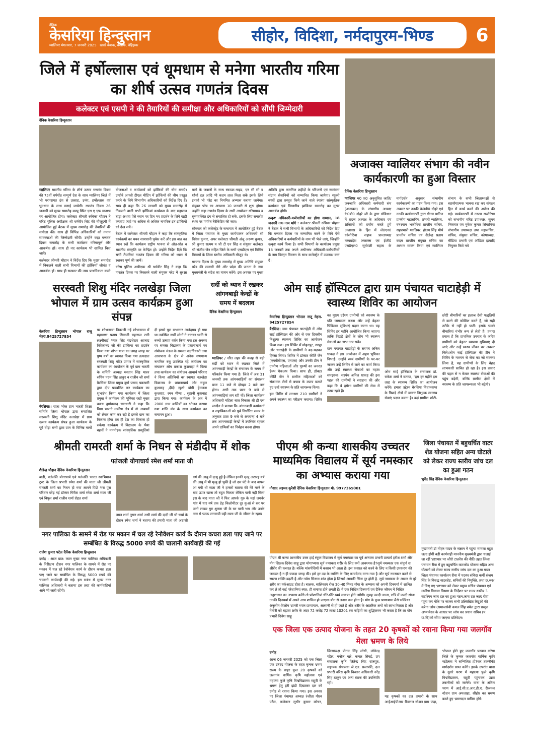दैनिक
केसरिया हिन्दुस्तान
ग्वालियर मंगलवार, 7 जनवरी 2025 खबरें बेबाक, बेखौफ, बेहिझक
सीहोर, विदिशा, नर्मदापुरम-भिण्ड
6
जिले में हर्षोल्लास एवं धूमधाम से मनेगा भारतीय गरिमा का शीर्ष उत्सव गणतंत्र दिवस
कलेक्टर एवं एसपी ने की तैयारियों की समीक्षा और अधिकारियों को सौंपी जिम्मेदारी
दैनिक केसरिया हिन्दुस्तान
ग्वालियर भारतीय गरिमा के शीर्ष उत्सव गणतंत्र दिवस की 75वीं वर्षगाँठ सम्पूर्ण देश के साथ ग्वालियर जिले में भी परंपरागत ढंग से उत्साह, उमंग, हर्षोल्लास एवं धूमधाम के साथ मनाई जायेगी। गणतंत्र दिवस 26 जनवरी को मुख्य समारोह कम्पू स्थित एस ए एफ ग्राउण्ड पर आयोजित होगा। कलेक्टर श्रीमती रुचिका चौहान ने वरिष्ठ पुलिस अधीक्षक श्री धर्मवीर सिंह की मौजूदगी में आयोजित हुई बैठक में मुख्य समारोह की तैयारियों की समीक्षा की। साथ ही विभिन्न अधिकारियों को तमाम व्यवस्थाओं की जिम्मेदारी सौंपी। उन्होंने कहा गणतंत्र दिवस समारोह के सभी कार्यक्रम गरिमापूर्ण और आकर्षक हों। साथ ही नए कार्यक्रम भी शामिल किए जाएँ।
कलेक्टर श्रीमती चौहान ने निर्देश दिए कि मुख्य समारोह में निकलने वाली सभी विभागों की झाँकियाँ जीवंत व आकर्षक हों। साथ ही सरकार की उच्च प्राथमिकता वाली योजनाओं व कार्यक्रमों को झाँकियों की थीम बनाएँ। उन्होंने अगली टीएल मीटिंग में झाँकियों की थीम प्रस्तुत करने के लिये विभागीय अधिकारियों को निर्देश दिए हैं। साथ ही कहा कि 26 जनवरी को मुख्य समारोह में निकलने वाली सभी झाँकियां कार्यक्रम के बाद महाराज बाड़ा अथवा ऐसे स्थान पर दिन भर प्रदर्शन के लिये खड़ी करवाएं जहाँ पर अधिक से अधिक नागरिक इन झाँकियों को देख सकें।
बैठक में कलेक्टर श्रीमती चौहान ने कहा कि सांस्कृतिक कार्यक्रमों का चयन सावधानी पूर्वक करें और इस बात का ध्यान रखें कि कार्यक्रम राष्ट्रीय भावना से ओत-प्रोत व भारतीय संस्कृति पर केन्द्रित हो। उन्होंने निर्देश दिये कि सभी तैयारियां गणतंत्र दिवस की गरिमा को ध्यान में रखकर पूर्ण की जायें।
वरिष्ठ पुलिस अधीक्षक श्री धर्मवीर सिंह ने कहा कि गणतंत्र दिवस पर निकलने वाली संयुक्त परेड में सुरक्षा बलों के जवानों के साथ स्काउट-गाइड, एन सी सी व शौर्या दल आदि भी कदम ताल मिला सकें इसके लिये इनको भी परेड का नियमित अभ्यास कराया जायेगा। संयुक्त परेड का अभ्यास 10 जनवरी से शुरू होगा। उन्होंने कहा गणतंत्र दिवस के सभी आयोजन गरिमामय व सुव्यवस्थित ढंग से संचालित हो सकें, इसके लिए समारोह स्थल पर पर्याप्त बैरीकेटिंग की जाए।
सोमवार को कलेक्ट्रेट के सभागार में आयोजित हुई बैठक में जिला पंचायत के मुख्य कार्यपालन अधिकारी श्री विवेक कुमार, अपर कलेक्टर श्रीमती अंजू अरूण कुमार, श्री कुमार सत्यम व श्री टी एन सिंह व संयुक्त कलेक्टर श्री संजीव जैन सहित जिले के सभी एसडीएम एवं विभिन्न विभागों के जिला स्तरीय अधिकारी मौजूद थे।
गणतंत्र दिवस के मुख्य समारोह में मुख्य अतिथि संयुक्त परेड की सलामी लेंगे और प्रदेश की जनता के नाम मुख्यमंत्री के संदेश का वाचन करेंगे। इस अवसर पर मुख्य अतिथि द्वारा कारगिल शहीदों के परिजनों एवं स्वतंत्रता संग्राम सेनानियों को सम्मानित किया जायेगा। स्कूली बच्चों द्वारा प्रस्तुत किये जाने वाले रंगारंग सांस्कृतिक कार्यक्रम एवं विभागीय झांकिया समारोह का मुख्य आकर्षण होंगी।
उत्कृष्ट अधिकारी-कर्मचारियों का होगा सम्मान, 18 जनवरी तक नाम मांगे : कलेक्टर श्रीमती रुचिका चौहान ने बैठक में सभी विभागों के अधिकारियों को निर्देश दिए कि गणतंत्र दिवस पर सम्मानित करने के लिये ऐसे अधिकारियों व कर्मचारियों के नाम भी भेजे जाएं, जिन्होंने उत्कृष्ट कार्य किया है। सभी विभागों के कार्यालय प्रमुख 18 जनवरी तक अपने अधीनस्थ अधिकारी-कर्मचारियों के नाम विस्तृत विवरण के साथ कलेक्ट्रेट में उपलब्ध करा दें।
अजाक्स ग्वालियर संभाग की नवीन कार्यकारणी का हुआ विस्तार
दैनिक केसरिया हिन्दुस्तान
ग्वालियर म0 प्र0 अनुसूचित जाति/जनजाति अधिकारी कर्मचारी संघ (अजाक्स) के संभागीय अध्यक्ष के0बी0 दोहरे जी के द्वारा संविधान में प्रदत्त अध्यक्ष के अधिकार एवं शक्तियों को प्रयोग करते हुये अजाक्स के हित में जे0एन0 कांसोटिया सहाब प्रान्ताध्यक्ष मध्यप्रदेश अजाक्स एवं ईजी0 एस0एल0 सूर्यवंशी सहाब के मार्गदर्शन अनुसार संभागीय कार्यकारणी का गठन किया गया। इस अवसर पर उनकी के0बी0 दोहरे एवं उनकी कार्यकारणी द्वारा गौतम पाटिल प्रान्तीय महासचिव, प्रभारी ग्वालियर, घनश्याम भकोरिया प्रान्तीय सचिव, सहप्रभारी ग्वालियर, होतम सिंह मौर्य प्रान्तीय सचिव एवं शैलेन्द्र प्रताप कदम प्रान्तीय संयुक्त सचिव का आभार व्यक्त किया एवं ग्वालियर संभाग के सभी जिलाध्यक्षों से सहयोगात्मक भावना रख कर संगठन हित में कार्य करने की अपील की गई। कार्यकारणी में तरूण राजोरिया को संभागीय वरिष्ठ उपाध्यक्ष, सुमन भिलवार एवं मुकेश कुमार सिंघानिया संभागीय उपाध्यक्ष तथा महासचिव, सचिव, संयुक्त सचिव, कोषाध्यक्ष, मीडिया प्रभारी एवं ऑडिटर इत्यादि नियुक्त किये गये
सरस्वती शिशु मंदिर नलखेड़ा जिला भोपाल में ग्राम उत्सव कार्यक्रम हुआ संपन्न
सर्दी को ध्यान में रखकर आंगनबाड़ी केन्द्रों के समय में बदलाव
दैनिक केसरिया हिन्दुस्तान
केसरिया हिन्दुस्तान भोपाल राजू मेहरा.9425727854
बैरसिया।। राजा भोज ग्राम भारती शिक्षा समिति जिला भोपाल द्वारा संचालित सरस्वती शिशु मंदिर नलखेड़ा में ग्राम उत्सव कार्यक्रम संपन्न हुआ कार्यक्रम के पूर्व घोड़ा बग्गी द्वारा ग्राम के विभिन्न मार्गों पर शोभायात्रा निकाली गई शोभायात्रा में महाराणा प्रताप शिवाजी महाराज रानी लक्ष्मीबाई भगत सिंह चंद्रशेखर आजाद विवेकानंद जी की झांकियां का प्रदर्शन किया गया शोभा यात्रा का जगह जगह पर पुष्प वर्षा का स्वागत किया गया तत्पश्चात सरस्वती शिशु मंदिर प्रांगण में सांस्कृतिक कार्यक्रम का आयोजन के पूर्व ग्राम भारती के समिति अध्यक्ष मस्तान सिंह मारन सचिव पदम सिंह ठाकुर व राजीव जी शर्मा बैरसिया जिला प्रमुख दुर्गा प्रसाद चक्रधारी द्वारा दीप प्रज्वलित कर कार्यक्रम का शुभारंभ किया गया कार्यक्रम में जिला प्रमुख ने कार्यक्रम की भूमिका रखी मुख्य वक्ता दुर्गाप्रसाद चक्रधारी ने कहा कि विद्या भारती ग्रामीण क्षेत्र में नो आयामों को लेकर काम कर रही है इससे ग्राम का विकास होगा तब ही देश का विकास हो सकेगा कार्यक्रम में विद्यालय के भैया बहनों ने मनमोहक सांस्कृतिक प्रस्तुतियां दी इससे पूरा सभागार आनंदमय हो गया था उपस्थित सभी लोगों ने करतल ध्वनि से बच्चों उत्साह वर्धन किया गया इस अवसर पर समस्त विद्यालय के प्रधानाचार्य एवं संयोजक मंडल के समस्त पदाधिकारी तथा आसपास के क्षेत्र से अनेक गणमान्य नागरिक बंधु उपस्थित रहे कार्यक्रम का संचालन ओम प्रकाश कुशवाहा ने किया तथा कार्यक्रम का संयोजन आचार्य परिवार ने किया अतिथियों का स्वागत नलखेड़ा विद्यालय के प्रधानाचार्य ओर राहुल कुशवाह ,दीदी ख़ुशी योगी हेमलता कुशवाह, रमन मीणा , सुहानी कुशवाह द्वारा किया गया। कार्यक्रम के अंत में 2000 ग्राम वासियों का भोजन कराया गया शांति मंत्र के साथ कार्यक्रम का समापन हुआ।
ग्वालियर / शीत लहर की वजह से बढ़ी सर्दी को ध्यान में रखकर जिले में आंगनबाड़ी केन्द्रों के संचालन के समय में परिवर्तन किया गया है। जिले में अब 31 जनवरी तक आंगनबाड़ियों का संचालन प्रातः 11 बजे से दोपहर 2 बजे तक होगा। अभी तक प्रातः 9 बजे से आंगनबाड़ियां लग रही थीं। जिला कार्यक्रम अधिकारी महिला बाल विकास श्री डी एस जादौन ने बताया कि आंगनबाड़ी कार्यकर्ता व सहायिकाओं को पूर्व निर्धारित समय के अनुसार प्रातः 9 बजे से अपरान्ह 4 बजे तक आंगनाबाड़ी केन्द्रों में उपस्थित रहकर अपने दायित्वों का निर्वहन करना होगा।
ओम साई हॉस्पिटल द्वारा ग्राम पंचायत चाटाहेड़ी में स्वास्थ्य शिविर का आयोजन
केसरिया हिन्दुस्तान भोपाल राजू मेहरा. 9425727854
बैरसिया। ग्राम पंचायत चाटाहेड़ी में ओम साई हॉस्पिटल की ओर से एक दिवसीय निशुल्क स्वास्थ्य शिविर का आयोजन किया गया। इस शिविर में मोहनपुर, रमपुर और चाटाहेड़ी के ग्रामीणों ने बढ़-चढ़कर हिस्सा लिया। शिविर में डॉक्टर कीर्ति जैन (एमबीबीएस, एमएस) और उनकी टीम ने ग्रामीण महिलाओं और पुरुषों का जनरल हेल्थ चेकअप किया। साथ ही, डॉक्टर कीर्ति जैन ने ग्रामीण महिलाओं को संक्रामक रोगों से बचाव के उपाय बताते हुए उन्हें स्वास्थ्य के प्रति जागरूक किया।
इस शिविर में लगभग 210 ग्रामीणों ने अपने स्वास्थ्य का परीक्षण कराया। शिविर का मुख्य उद्देश्य ग्रामीणों को स्वास्थ्य के प्रति जागरूक करना और उन्हें बेहतर चिकित्सा सुविधाएं प्रदान करना था। यह शिविर हर महीने आयोजित किया जाएगा ताकि पिछड़े क्षेत्रों के लोग भी स्वास्थ्य सेवाओं का लाभ उठा सकें।
ग्राम पंचायत चाटाहेड़ी के सरपंच अनिल धाकड़ ने इस आयोजन में अहम भूमिका निभाई। उन्होंने स्वयं ग्रामीणों के घर-घर जाकर उन्हें शिविर में लाने का कार्य किया और उन्हें स्वास्थ्य सेवाओं का महत्व समझाया। सरपंच अनिल धाकड़ की इस पहल की ग्रामीणों ने सराहना की और कहा कि वे हमेशा ग्रामीणों की सेवा में तत्पर रहते हैं।
ओम साई हॉस्पिटल के संचालक डॉ. राकेश शर्मा ने बताया, "हम हर महीने इस तरह के स्वास्थ्य शिविर का आयोजन करेंगे। हमारा उद्देश्य बैरसिया विधानसभा के पिछड़े क्षेत्रों में जाकर निशुल्क स्वास्थ्य सेवाएं प्रदान करना है। कई ग्रामीण छोटी-छोटी बीमारियों का इलाज देसी पद्धतियों से करने की कोशिश करते हैं, जो सही तरीके से नहीं हो पाती। इसके चलते बीमारियां गंभीर रूप ले लेती हैं। हमारा प्रयास है कि प्राथमिक उपचार के जरिए ग्रामीणों को बेहतर स्वास्थ्य सुविधाएं दी जाएं और उन्हें स्वस्थ जीवन का अवसर मिले।ओम साई हॉस्पिटल की टीम ने शिविर के माध्यम से सेवा का जो संकल्प लिया है, वह ग्रामीणों के लिए बेहद लाभकारी साबित हो रहा है। इस प्रकार की पहल से न केवल स्वास्थ्य सेवाओं की पहुंच बढ़ेगी, बल्कि ग्रामीण क्षेत्रों में स्वास्थ्य के प्रति जागरूकता भी बढ़ेगी।
श्रीमती रामरती शर्मा के निधन से मंडीदीप में शोक
पतंजली योगाचार्य रमेश शर्मा माता जी
शैलेन्द्र चौहान दैनिक केसरिया हिन्दुस्तान
बाड़ी, पतंजलि योगाचार्य एवं पतंजलि भारत स्वाभिमान ट्रस्ट के जिला प्रभारी रमेश शर्मा की माता जी श्रीमती रामरती शर्मा का निधन हो गया आपने पिछे भरा पूरा परिवार छोड़ गई डॉक्टर गिरीश शर्मा रमेश शर्मा माता जी एवं विपुल शर्मा राजीव शर्मा रोहत शर्मा
नमन शर्मा तुषार शर्मा अभी शर्मा की दादी जी थी चर्चा के दौरान रमेश शर्मा ने बताया की हमारी माता जी अठासी वर्ष की आयु में मृत्यु हुई है लेकिन इनकी मृत्यु अठारह वर्ष की आयु में भी मृत्यु हो चुकी है जो दस घंटे के बाद वापस आ गयी थी माता जी ने हमको बताया की मेरे मरने के बाद ऊपर खाना तो बहुत मिलता लेकिन पानी नहीं मिला इस के बाद माता जी ने फिर आपके गुरु के यहां जगनेर गांव में चार वर्ष तक डेढ़ किलोमीटर दूर कुआं से सर पर पानी लाकर गुरु शुक्ला जी के घर पानी भरा और उनके नाम से प्याऊ लगवायी यही माता जी के जीवन के रहस्य
नगर पालिका के सामने में रोड पर मकान में चल रहे रेनोवेशन कार्य के दौरान कचरा डला पाए जाने पर सम्बंधित के विरुद्ध 5000 रुपये की चालानी कार्यवाही की गई
राजेश कुमार पटेल दैनिक केसरिया हिन्दुस्तान
दमोह - आज प्रात: काल मुख्य नगर पालिका अधिकारी के निरीक्षण दौरान नगर पालिका के सामने में रोड पर मकान में चल रहे रेनोवेशन कार्य के दौरान कचरा डला पाए जाने पर सम्बंधित के विरुद्ध 5000 रुपये की चालानी कार्यवाही की गई। इस सबंध में मुख्य नगर पालिका अधिकारी ने बताया इस तरह की कार्यवाहियाँ आगे भी जारी रहेंगी।
पीएम श्री कन्या शासकीय उच्चतर माध्यमिक विद्यालय में सूर्य नमस्कार का अभ्यास कराया गया
नौशाद अहमद कुरैशी दैनिक केसरिया हिन्दुस्तान मो. 9977365001
पीएम श्री कन्या शासकीय उत्तर हाई स्कूल विद्यालय में सूर्य नमस्कार का पूर्व अभ्यास प्रभारी प्राचार्य हरीश शर्मा और योग शिक्षक दिनेश साहू द्वारा योगाभ्यास सूर्य नमस्कार शरीर के लिए क्यों आवश्यक है?सूर्य नमस्कार एक संपूर्ण श श्रीरीर की कसरत है। बल्कि मांसपेशियों में कसाव भी आता है। इस कसरत को करने के लिए न किसी उपकरण की जरूरत है न ही ज्यादा जगह की। इसे हर उम्र के व्यक्ति के लिए फायदेमंद माना गया है और सूर्य नमस्कार करने से स्मरण शक्ति बढ़ती है और नर्वस सिस्टम शांत होता है जिससे आपकी चिंता दूर होती है. सूर्य नमस्कार के आसन से पूरे शरीर का वर्कआउट होता है। बालक, बालिकाएं रोज 30-40 मिनट योगा के अभ्यास को अपनी दिनचर्या में शामिल कर ले तो कई परेशानियां स्वत: ही समाप्त होने लगती हैं। वे एक निश्चित दिनचर्या एवं दैनिक जीवन में निश्चित अनुशासन का अभ्यास करेंगे तो परेशानियां धीरे-धीरे स्वयं समाप्त होने लगेंगी। सुबह जल्दी उठना, रात्रि में जल्दी सोना उनकी दिनचर्या में अपने आप शामिल हो जाएगा।योग से तनाव कम होता है। योग के कुछ प्राणायाम जैसे भस्त्रिका अनुलोम-विलोम भ्रामरी ध्यान प्राणायाम, आसानी से हो जाते हैं और शरीर के आंतरिक अंगों को लाभ मिलता है और मेमोरी को बढ़ाता शरीर के अंदर 72 करोड़ 72 लाख 10201 रस नाड़ियों का शुद्धिकरण भी करता है जि ला योग प्रभारी दिनेश साहू
जिला पंचायत में बहुचर्चित वाटर शेड योजना सहित अन्य घोटाले को लेकर राज्य स्तरीय जांच दल का हुआ गठन
भूपेंद्र सिंह दैनिक केसरिया हिन्दुस्तान
मुख्यमंत्री डॉ मोहन यादव के संज्ञान में पहुंचा मामला बहुत जल्द होगी बड़ी कार्यवाही माननीय मुख्यमंत्री द्वारा चलाई जा रहीं भ्रष्टाचार पर जीरो टालरेंस की नीति तहत जिला पंचायत रीवा में हुए बहुचर्चित वाटरशेड योजना सहित अन्य घोटालों को लेकर राज्य स्तरीय जांच दल का हुआ गठन जिला पंचायत कार्यालय रीवा में पदस्थ संविदा कर्मी संजय सिंह के विरुद्ध वाटरशेड, सचिवों की नियुक्ति, तथा छ.रूक्ष में किए गए भ्रष्टाचार को लेकर प्रमुख सचिव पंचायत एवं ग्रामीण विकास विभाग के निर्देशन पर राज्य स्तरीय 3 सदस्यिय जांच दल का हुआ गठन,जांच दल जल्द रीवा पहुच कर मौके पर जाकर सभी उल्लिखित बिंदुओं की करेगा जांच (समाजसेवी कमल सिंह बघेल द्वारा प्रस्तुत अभ्यावेदन के आधार पर जांच कर प्रधान सचिव (प. ग्रा.वि)को सौंपा जाएगा प्रतिवेदन।
एक जिला एक उत्पाद योजना के तहत 20 कृषकों को रवाना किया गया जलगॉव मेला भ्रमण के लिये
दमोह
आज 06 जनवरी 2025 को एक जिला एक उत्पाद योजना के तहत कृषक भ्रमण राज्य के बाहर कुल 20 कृषकों को जलगांव वार्षिक कृषि महोत्सव एवं महात्मा फुले कृषि विश्वविद्यालय राहुरी के भ्रमण हेतु हरी झंडी दिखाकर दल को दमोह से रवाना किया गया। इस अवसर पर जिला पंचायत अध्यक्ष रंजीता गौरव पटैल, कलेक्टर सुधीर कुमार कोचर, जिलाध्यक्ष प्रीतम सिंह लोधी, लोकेन्द्र पटैल, मनोज खरे, कमल सिंघई, उप संचालक कृषि जितेन्द्र सिंह राजपूत, सहायक संचालक जे.एल. प्रजापति, दल प्रभारी वरिष्ठ कृषि विस्तार अधिकारी नरेंद्र सिंह ठाकुर एवं अन्य स्टाफ की उपस्थिति रही।
यह कृषकों का दल प्रभारी के साथ आईआईपीआर रीजनल स्टेशन ग्राम फंदा, भोपाल होते हुए जलगॉव प्रस्थान करेगा जिले के कृषक जलगॉव वार्षिक कृषि महोत्सव में सम्मिलित हो?कर तकनीकी मार्गदर्शन प्राप्त करेंगे। इसके उपरांत यात्रा के दूसरे चरण में महात्मा फुले कृषि विश्वविद्यालय, राहुरी पहुंचकर उन्नत तकनीकों को जानेगें। यात्रा के अंतिम चरण में आई.सी.ए.आर.डी.ए. रीजनल स्टेशन ग्राम अमलाहा, सीहोर का भ्रमण करते हुए भ्रमणदल वापिस होगें।